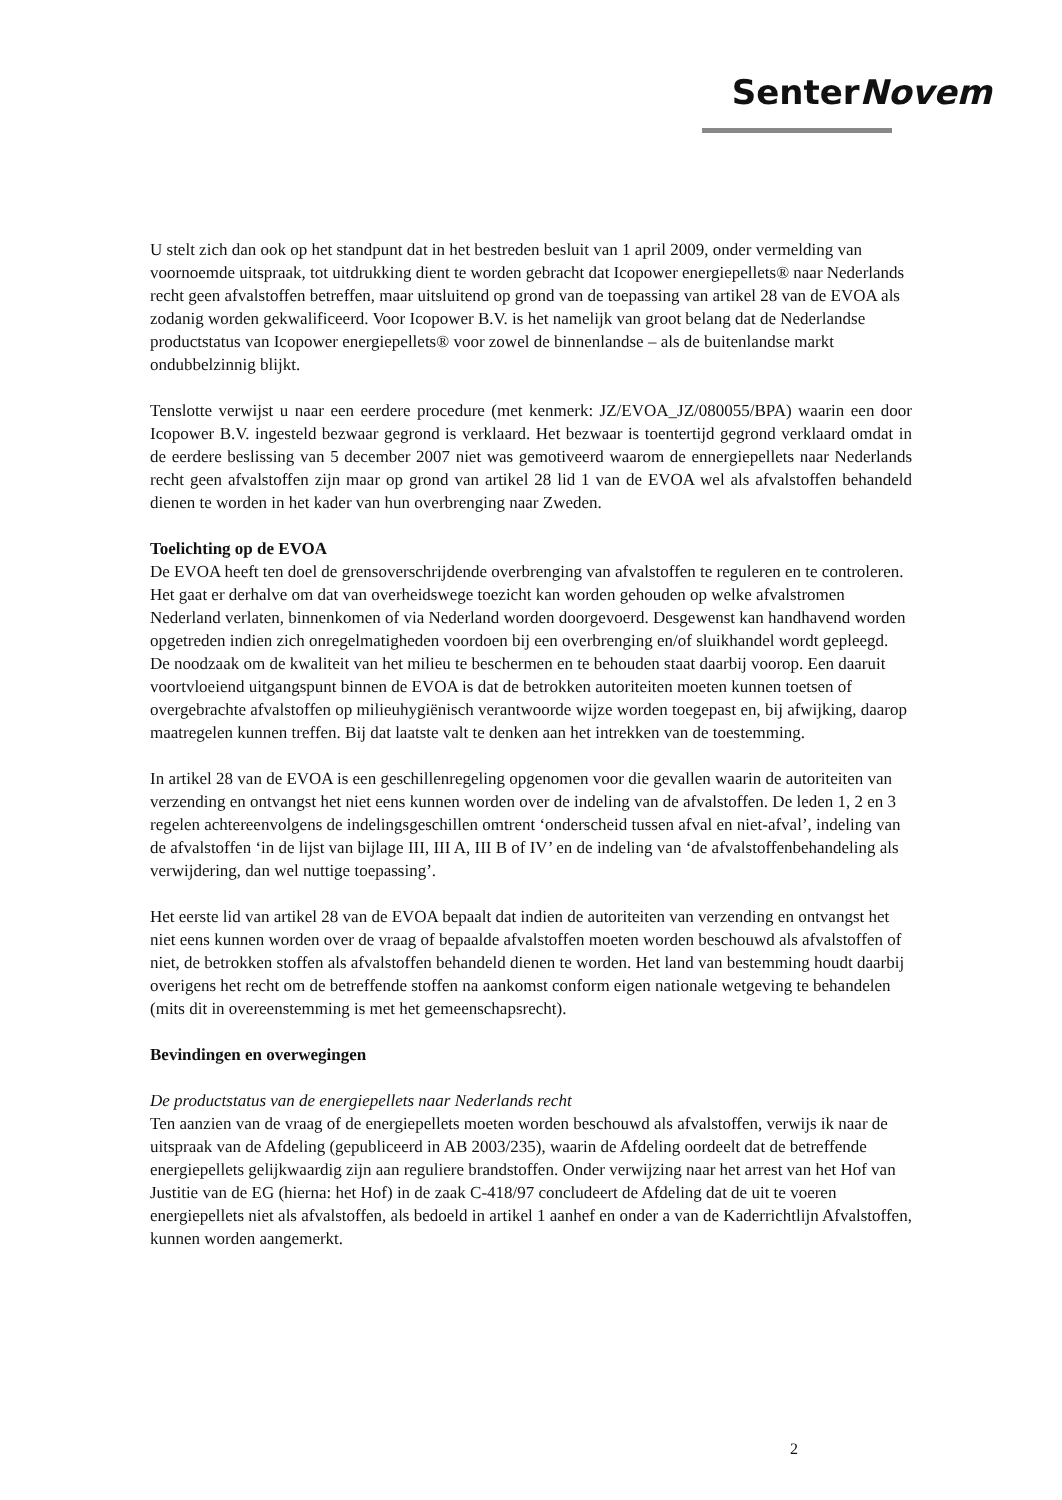SenterNovem
U stelt zich dan ook op het standpunt dat in het bestreden besluit van 1 april 2009, onder vermelding van voornoemde uitspraak, tot uitdrukking dient te worden gebracht dat Icopower energiepellets® naar Nederlands recht geen afvalstoffen betreffen, maar uitsluitend op grond van de toepassing van artikel 28 van de EVOA als zodanig worden gekwalificeerd. Voor Icopower B.V. is het namelijk van groot belang dat de Nederlandse productstatus van Icopower energiepellets® voor zowel de binnenlandse – als de buitenlandse markt ondubbelzinnig blijkt.
Tenslotte verwijst u naar een eerdere procedure (met kenmerk: JZ/EVOA_JZ/080055/BPA) waarin een door Icopower B.V. ingesteld bezwaar gegrond is verklaard. Het bezwaar is toentertijd gegrond verklaard omdat in de eerdere beslissing van 5 december 2007 niet was gemotiveerd waarom de ennergiepellets naar Nederlands recht geen afvalstoffen zijn maar op grond van artikel 28 lid 1 van de EVOA wel als afvalstoffen behandeld dienen te worden in het kader van hun overbrenging naar Zweden.
Toelichting op de EVOA
De EVOA heeft ten doel de grensoverschrijdende overbrenging van afvalstoffen te reguleren en te controleren. Het gaat er derhalve om dat van overheidswege toezicht kan worden gehouden op welke afvalstromen Nederland verlaten, binnenkomen of via Nederland worden doorgevoerd. Desgewenst kan handhavend worden opgetreden indien zich onregelmatigheden voordoen bij een overbrenging en/of sluikhandel wordt gepleegd. De noodzaak om de kwaliteit van het milieu te beschermen en te behouden staat daarbij voorop. Een daaruit voortvloeiend uitgangspunt binnen de EVOA is dat de betrokken autoriteiten moeten kunnen toetsen of overgebrachte afvalstoffen op milieuhygiënisch verantwoorde wijze worden toegepast en, bij afwijking, daarop maatregelen kunnen treffen. Bij dat laatste valt te denken aan het intrekken van de toestemming.
In artikel 28 van de EVOA is een geschillenregeling opgenomen voor die gevallen waarin de autoriteiten van verzending en ontvangst het niet eens kunnen worden over de indeling van de afvalstoffen. De leden 1, 2 en 3 regelen achtereenvolgens de indelingsgeschillen omtrent ‘onderscheid tussen afval en niet-afval’, indeling van de afvalstoffen ‘in de lijst van bijlage III, III A, III B of IV’ en de indeling van ‘de afvalstoffenbehandeling als verwijdering, dan wel nuttige toepassing’.
Het eerste lid van artikel 28 van de EVOA bepaalt dat indien de autoriteiten van verzending en ontvangst het niet eens kunnen worden over de vraag of bepaalde afvalstoffen moeten worden beschouwd als afvalstoffen of niet, de betrokken stoffen als afvalstoffen behandeld dienen te worden. Het land van bestemming houdt daarbij overigens het recht om de betreffende stoffen na aankomst conform eigen nationale wetgeving te behandelen (mits dit in overeenstemming is met het gemeenschapsrecht).
Bevindingen en overwegingen
De productstatus van de energiepellets naar Nederlands recht
Ten aanzien van de vraag of de energiepellets moeten worden beschouwd als afvalstoffen, verwijs ik naar de uitspraak van de Afdeling (gepubliceerd in AB 2003/235), waarin de Afdeling oordeelt dat de betreffende energiepellets gelijkwaardig zijn aan reguliere brandstoffen. Onder verwijzing naar het arrest van het Hof van Justitie van de EG (hierna: het Hof) in de zaak C-418/97 concludeert de Afdeling dat de uit te voeren energiepellets niet als afvalstoffen, als bedoeld in artikel 1 aanhef en onder a van de Kaderrichtlijn Afvalstoffen, kunnen worden aangemerkt.
2